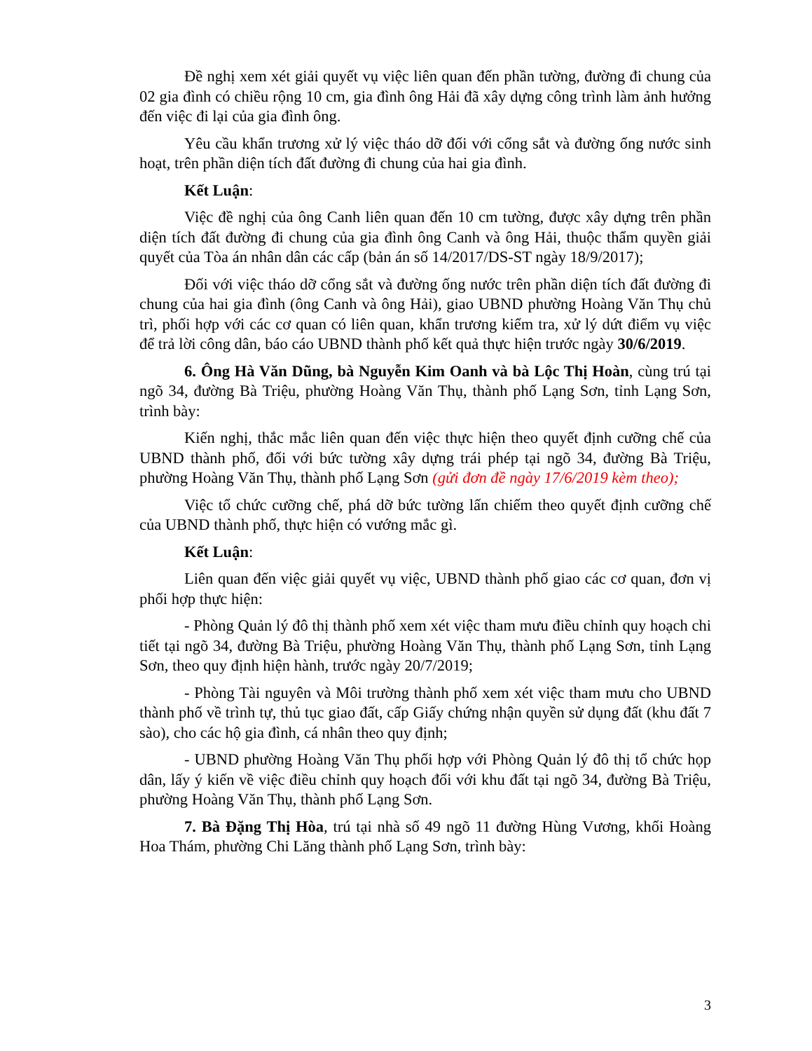Đề nghị xem xét giải quyết vụ việc liên quan đến phần tường, đường đi chung của 02 gia đình có chiều rộng 10 cm, gia đình ông Hải đã xây dựng công trình làm ảnh hưởng đến việc đi lại của gia đình ông.
Yêu cầu khẩn trương xử lý việc tháo dỡ đối với cổng sắt và đường ống nước sinh hoạt, trên phần diện tích đất đường đi chung của hai gia đình.
Kết Luận:
Việc đề nghị của ông Canh liên quan đến 10 cm tường, được xây dựng trên phần diện tích đất đường đi chung của gia đình ông Canh và ông Hải, thuộc thẩm quyền giải quyết của Tòa án nhân dân các cấp (bản án số 14/2017/DS-ST ngày 18/9/2017);
Đối với việc tháo dỡ cổng sắt và đường ống nước trên phần diện tích đất đường đi chung của hai gia đình (ông Canh và ông Hải), giao UBND phường Hoàng Văn Thụ chủ trì, phối hợp với các cơ quan có liên quan, khẩn trương kiểm tra, xử lý dứt điểm vụ việc để trả lời công dân, báo cáo UBND thành phố kết quả thực hiện trước ngày 30/6/2019.
6. Ông Hà Văn Dũng, bà Nguyễn Kim Oanh và bà Lộc Thị Hoàn, cùng trú tại ngõ 34, đường Bà Triệu, phường Hoàng Văn Thụ, thành phố Lạng Sơn, tỉnh Lạng Sơn, trình bày:
Kiến nghị, thắc mắc liên quan đến việc thực hiện theo quyết định cưỡng chế của UBND thành phố, đối với bức tường xây dựng trái phép tại ngõ 34, đường Bà Triệu, phường Hoàng Văn Thụ, thành phố Lạng Sơn (gửi đơn đề ngày 17/6/2019 kèm theo);
Việc tổ chức cưỡng chế, phá dỡ bức tường lấn chiếm theo quyết định cưỡng chế của UBND thành phố, thực hiện có vướng mắc gì.
Kết Luận:
Liên quan đến việc giải quyết vụ việc, UBND thành phố giao các cơ quan, đơn vị phối hợp thực hiện:
- Phòng Quản lý đô thị thành phố xem xét việc tham mưu điều chỉnh quy hoạch chi tiết tại ngõ 34, đường Bà Triệu, phường Hoàng Văn Thụ, thành phố Lạng Sơn, tỉnh Lạng Sơn, theo quy định hiện hành, trước ngày 20/7/2019;
- Phòng Tài nguyên và Môi trường thành phố xem xét việc tham mưu cho UBND thành phố về trình tự, thủ tục giao đất, cấp Giấy chứng nhận quyền sử dụng đất (khu đất 7 sào), cho các hộ gia đình, cá nhân theo quy định;
- UBND phường Hoàng Văn Thụ phối hợp với Phòng Quản lý đô thị tổ chức họp dân, lấy ý kiến về việc điều chỉnh quy hoạch đối với khu đất tại ngõ 34, đường Bà Triệu, phường Hoàng Văn Thụ, thành phố Lạng Sơn.
7. Bà Đặng Thị Hòa, trú tại nhà số 49 ngõ 11 đường Hùng Vương, khối Hoàng Hoa Thám, phường Chi Lăng thành phố Lạng Sơn, trình bày:
3